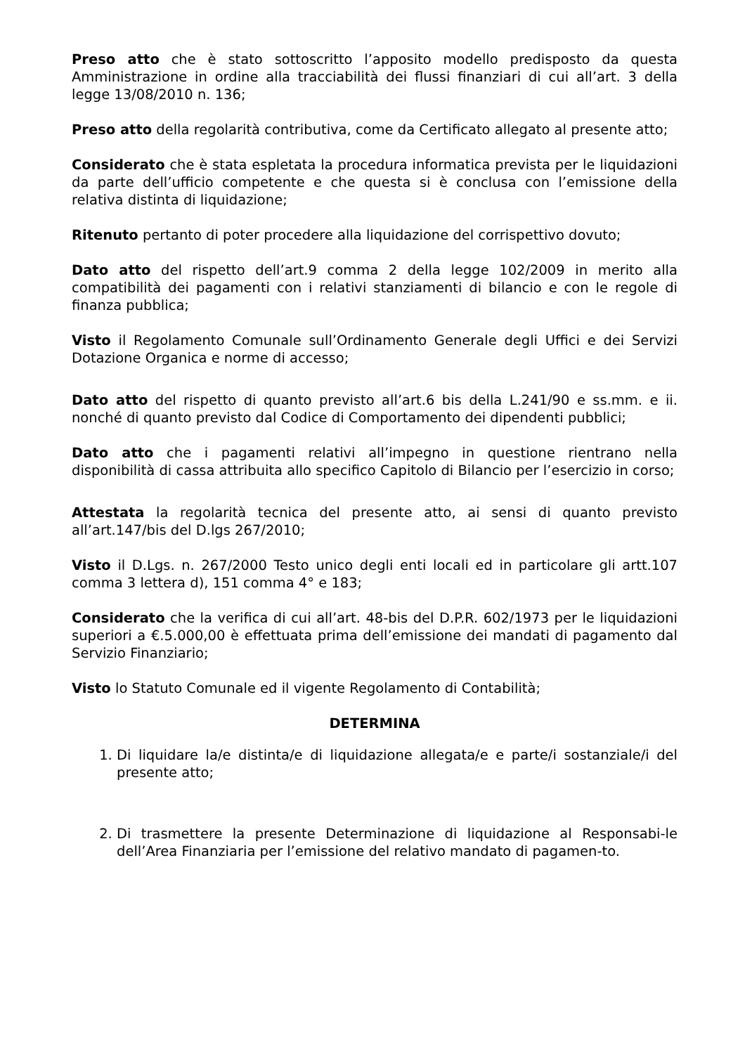Preso atto che è stato sottoscritto l’apposito modello predisposto da questa Amministrazione in ordine alla tracciabilità dei flussi finanziari di cui all’art. 3 della legge 13/08/2010 n. 136;
Preso atto della regolarità contributiva, come da Certificato allegato al presente atto;
Considerato che è stata espletata la procedura informatica prevista per le liquidazioni da parte dell’ufficio competente e che questa si è conclusa con l’emissione della relativa distinta di liquidazione;
Ritenuto pertanto di poter procedere alla liquidazione del corrispettivo dovuto;
Dato atto del rispetto dell’art.9 comma 2 della legge 102/2009 in merito alla compatibilità dei pagamenti con i relativi stanziamenti di bilancio e con le regole di finanza pubblica;
Visto il Regolamento Comunale sull’Ordinamento Generale degli Uffici e dei Servizi Dotazione Organica e norme di accesso;
Dato atto del rispetto di quanto previsto all’art.6 bis della L.241/90 e ss.mm. e ii. nonché di quanto previsto dal Codice di Comportamento dei dipendenti pubblici;
Dato atto che i pagamenti relativi all’impegno in questione rientrano nella disponibilità di cassa attribuita allo specifico Capitolo di Bilancio per l’esercizio in corso;
Attestata la regolarità tecnica del presente atto, ai sensi di quanto previsto all’art.147/bis del D.lgs 267/2010;
Visto il D.Lgs. n. 267/2000 Testo unico degli enti locali ed in particolare gli artt.107 comma 3 lettera d), 151 comma 4° e 183;
Considerato che la verifica di cui all’art. 48-bis del D.P.R. 602/1973 per le liquidazioni superiori a €.5.000,00 è effettuata prima dell’emissione dei mandati di pagamento dal Servizio Finanziario;
Visto lo Statuto Comunale ed il vigente Regolamento di Contabilità;
DETERMINA
1. Di liquidare la/e distinta/e di liquidazione allegata/e e parte/i sostanziale/i del presente atto;
2. Di trasmettere la presente Determinazione di liquidazione al Responsabi-le dell’Area Finanziaria per l’emissione del relativo mandato di pagamen-to.